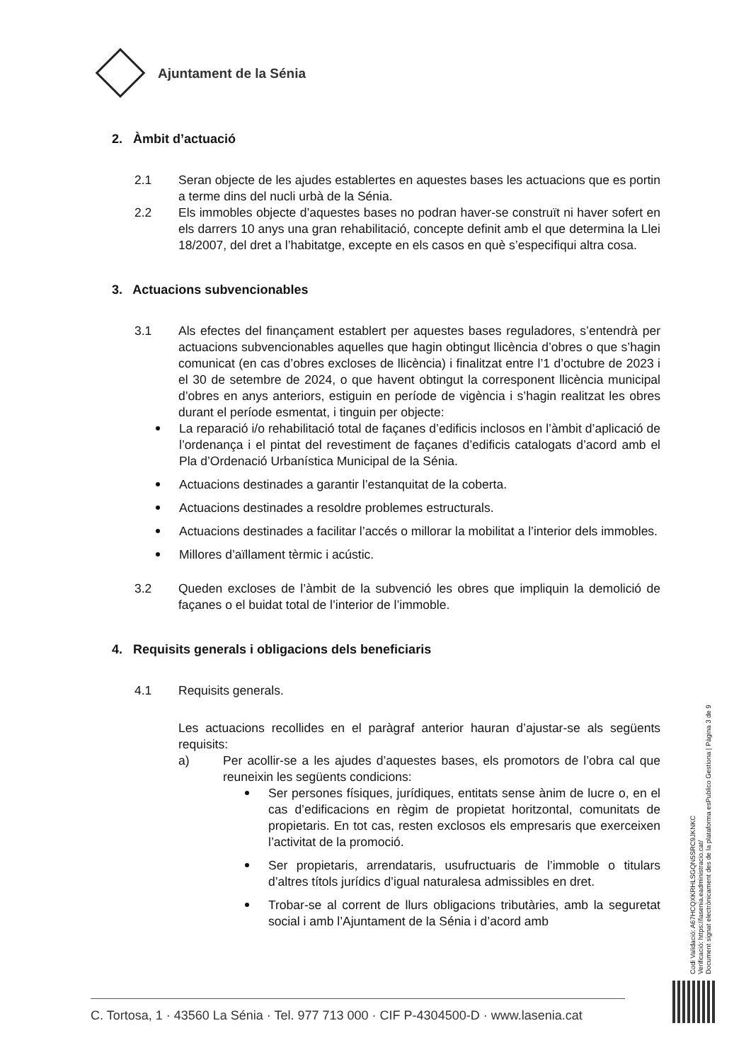Ajuntament de la Sénia
2. Àmbit d’actuació
2.1 Seran objecte de les ajudes establertes en aquestes bases les actuacions que es portin a terme dins del nucli urbà de la Sénia.
2.2 Els immobles objecte d’aquestes bases no podran haver-se construït ni haver sofert en els darrers 10 anys una gran rehabilitació, concepte definit amb el que determina la Llei 18/2007, del dret a l’habitatge, excepte en els casos en què s’especifiqui altra cosa.
3. Actuacions subvencionables
3.1 Als efectes del finançament establert per aquestes bases reguladores, s’entendrà per actuacions subvencionables aquelles que hagin obtingut llicència d’obres o que s’hagin comunicat (en cas d’obres excloses de llicència) i finalitzat entre l’1 d’octubre de 2023 i el 30 de setembre de 2024, o que havent obtingut la corresponent llicència municipal d’obres en anys anteriors, estiguin en període de vigència i s’hagin realitzat les obres durant el període esmentat, i tinguin per objecte:
La reparació i/o rehabilitació total de façanes d’edificis inclosos en l’àmbit d’aplicació de l’ordenança i el pintat del revestiment de façanes d’edificis catalogats d’acord amb el Pla d’Ordenació Urbanística Municipal de la Sénia.
Actuacions destinades a garantir l’estanquitat de la coberta.
Actuacions destinades a resoldre problemes estructurals.
Actuacions destinades a facilitar l’accés o millorar la mobilitat a l’interior dels immobles.
Millores d’aïllament tèrmic i acústic.
3.2 Queden excloses de l’àmbit de la subvenció les obres que impliquin la demolició de façanes o el buidat total de l’interior de l’immoble.
4. Requisits generals i obligacions dels beneficiaris
4.1 Requisits generals.
Les actuacions recollides en el paràgraf anterior hauran d’ajustar-se als següents requisits:
a) Per acollir-se a les ajudes d’aquestes bases, els promotors de l’obra cal que reuneixin les següents condicions:
Ser persones físiques, jurídiques, entitats sense ànim de lucre o, en el cas d’edificacions en règim de propietat horitzontal, comunitats de propietaris. En tot cas, resten exclosos els empresaris que exerceixen l’activitat de la promoció.
Ser propietaris, arrendataris, usufructuaris de l’immoble o titulars d’altres títols jurídics d’igual naturalesa admissibles en dret.
Trobar-se al corrent de llurs obligacions tributàries, amb la seguretat social i amb l’Ajuntament de la Sénia i d’acord amb
Codi Validació: A67HCQXKRHLSGQN5SRC9JKNKC
Verificació: https://lasenia.eadministracio.cat/
Document signat electrònicament des de la plataforma esPublico Gestiona | Pàgina 3 de 9
C. Tortosa, 1 · 43560 La Sénia · Tel. 977 713 000 · CIF P-4304500-D · www.lasenia.cat